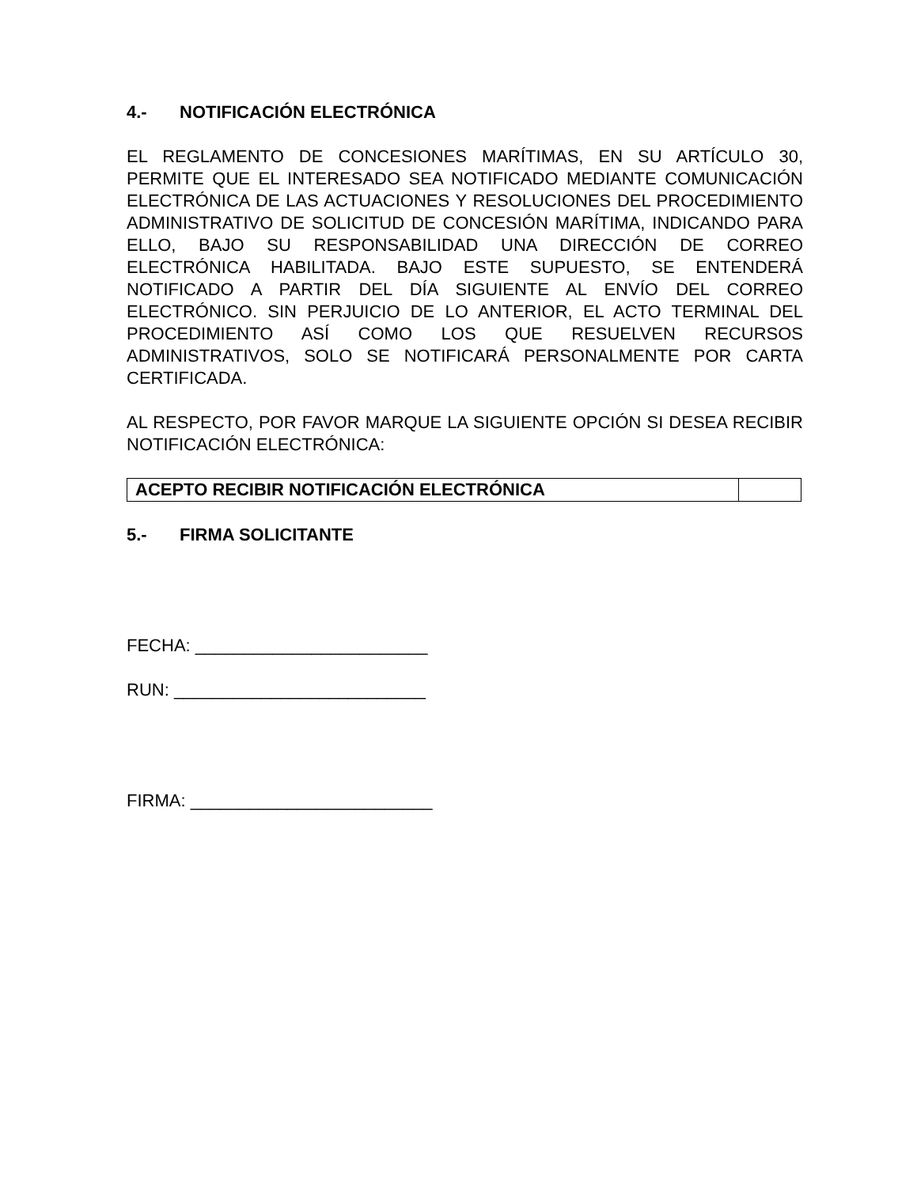4.- NOTIFICACIÓN ELECTRÓNICA
EL REGLAMENTO DE CONCESIONES MARÍTIMAS, EN SU ARTÍCULO 30, PERMITE QUE EL INTERESADO SEA NOTIFICADO MEDIANTE COMUNICACIÓN ELECTRÓNICA DE LAS ACTUACIONES Y RESOLUCIONES DEL PROCEDIMIENTO ADMINISTRATIVO DE SOLICITUD DE CONCESIÓN MARÍTIMA, INDICANDO PARA ELLO, BAJO SU RESPONSABILIDAD UNA DIRECCIÓN DE CORREO ELECTRÓNICA HABILITADA. BAJO ESTE SUPUESTO, SE ENTENDERÁ NOTIFICADO A PARTIR DEL DÍA SIGUIENTE AL ENVÍO DEL CORREO ELECTRÓNICO. SIN PERJUICIO DE LO ANTERIOR, EL ACTO TERMINAL DEL PROCEDIMIENTO ASÍ COMO LOS QUE RESUELVEN RECURSOS ADMINISTRATIVOS, SOLO SE NOTIFICARÁ PERSONALMENTE POR CARTA CERTIFICADA.
AL RESPECTO, POR FAVOR MARQUE LA SIGUIENTE OPCIÓN SI DESEA RECIBIR NOTIFICACIÓN ELECTRÓNICA:
| ACEPTO RECIBIR NOTIFICACIÓN ELECTRÓNICA | |
5.- FIRMA SOLICITANTE
FECHA: ________________________
RUN: __________________________
FIRMA: _________________________